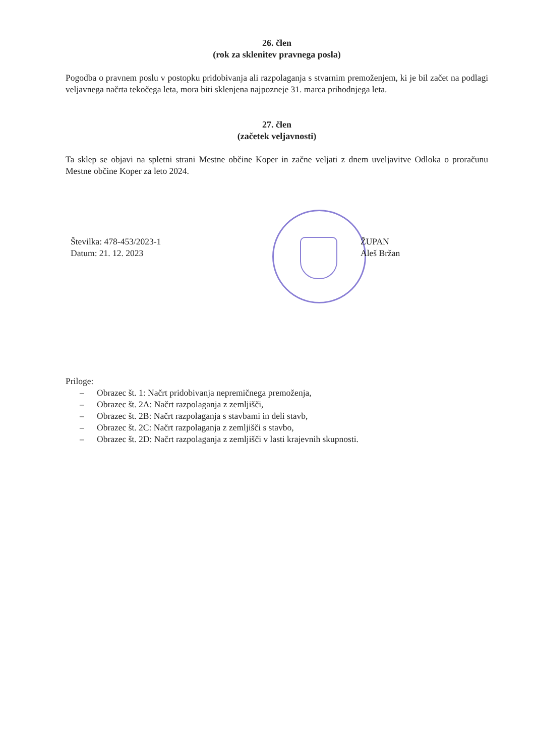26. člen
(rok za sklenitev pravnega posla)
Pogodba o pravnem poslu v postopku pridobivanja ali razpolaganja s stvarnim premoženjem, ki je bil začet na podlagi veljavnega načrta tekočega leta, mora biti sklenjena najpozneje 31. marca prihodnjega leta.
27. člen
(začetek veljavnosti)
Ta sklep se objavi na spletni strani Mestne občine Koper in začne veljati z dnem uveljavitve Odloka o proračunu Mestne občine Koper za leto 2024.
Številka: 478-453/2023-1
Datum: 21. 12. 2023
ŽUPAN
Aleš Bržan
Priloge:
– Obrazec št. 1: Načrt pridobivanja nepremičnega premoženja,
– Obrazec št. 2A: Načrt razpolaganja z zemljišči,
– Obrazec št. 2B: Načrt razpolaganja s stavbami in deli stavb,
– Obrazec št. 2C: Načrt razpolaganja z zemljišči s stavbo,
– Obrazec št. 2D: Načrt razpolaganja z zemljišči v lasti krajevnih skupnosti.